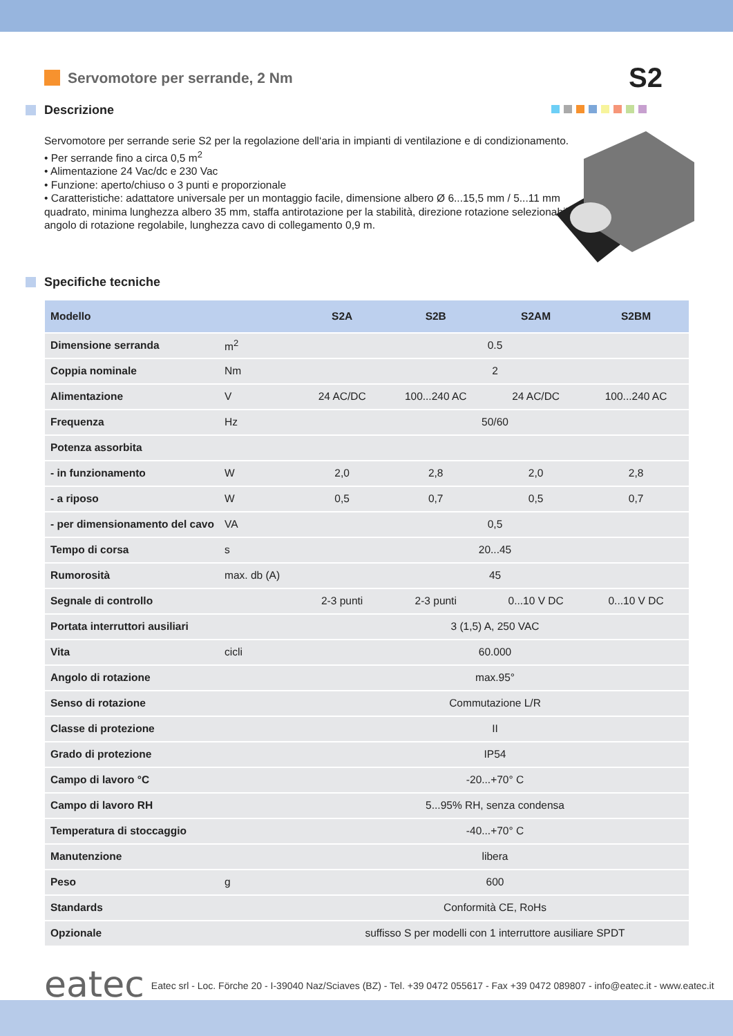Servomotore per serrande, 2 Nm
S2
Descrizione
Servomotore per serrande serie S2 per la regolazione dell‘aria in impianti di ventilazione e di condizionamento.
• Per serrande fino a circa 0,5 m<sup>2</sup>
• Alimentazione 24 Vac/dc e 230 Vac
• Funzione: aperto/chiuso o 3 punti e proporzionale
• Caratteristiche: adattatore universale per un montaggio facile, dimensione albero Ø 6...15,5 mm / 5...11 mm quadrato, minima lunghezza albero 35 mm, staffa antirotazione per la stabilità, direzione rotazione selezionabile, angolo di rotazione regolabile, lunghezza cavo di collegamento 0,9 m.
Specifiche tecniche
| Modello | | S2A | S2B | S2AM | S2BM |
| --- | --- | --- | --- | --- | --- |
| Dimensione serranda | m<sup>2</sup> | 0.5 | | | |
| Coppia nominale | Nm | 2 | | | |
| Alimentazione | V | 24 AC/DC | 100...240 AC | 24 AC/DC | 100...240 AC |
| Frequenza | Hz | 50/60 | | | |
| Potenza assorbita | | | | | |
| - in funzionamento | W | 2,0 | 2,8 | 2,0 | 2,8 |
| - a riposo | W | 0,5 | 0,7 | 0,5 | 0,7 |
| - per dimensionamento del cavo | VA | 0,5 | | | |
| Tempo di corsa | s | 20...45 | | | |
| Rumorosità | max. db (A) | 45 | | | |
| Segnale di controllo | | 2-3 punti | 2-3 punti | 0...10 V DC | 0...10 V DC |
| Portata interruttori ausiliari | | 3 (1,5) A, 250 VAC | | | |
| Vita | cicli | 60.000 | | | |
| Angolo di rotazione | | max.95° | | | |
| Senso di rotazione | | Commutazione L/R | | | |
| Classe di protezione | | II | | | |
| Grado di protezione | | IP54 | | | |
| Campo di lavoro °C | | -20...+70° C | | | |
| Campo di lavoro RH | | 5...95% RH, senza condensa | | | |
| Temperatura di stoccaggio | | -40...+70° C | | | |
| Manutenzione | | libera | | | |
| Peso | g | 600 | | | |
| Standards | | Conformità CE, RoHs | | | |
| Opzionale | | suffisso S per modelli con 1 interruttore ausiliare SPDT | | | |
eatec
Eatec srl - Loc. Förche 20 - I-39040 Naz/Sciaves (BZ) - Tel. +39 0472 055617 - Fax +39 0472 089807 - info@eatec.it - www.eatec.it